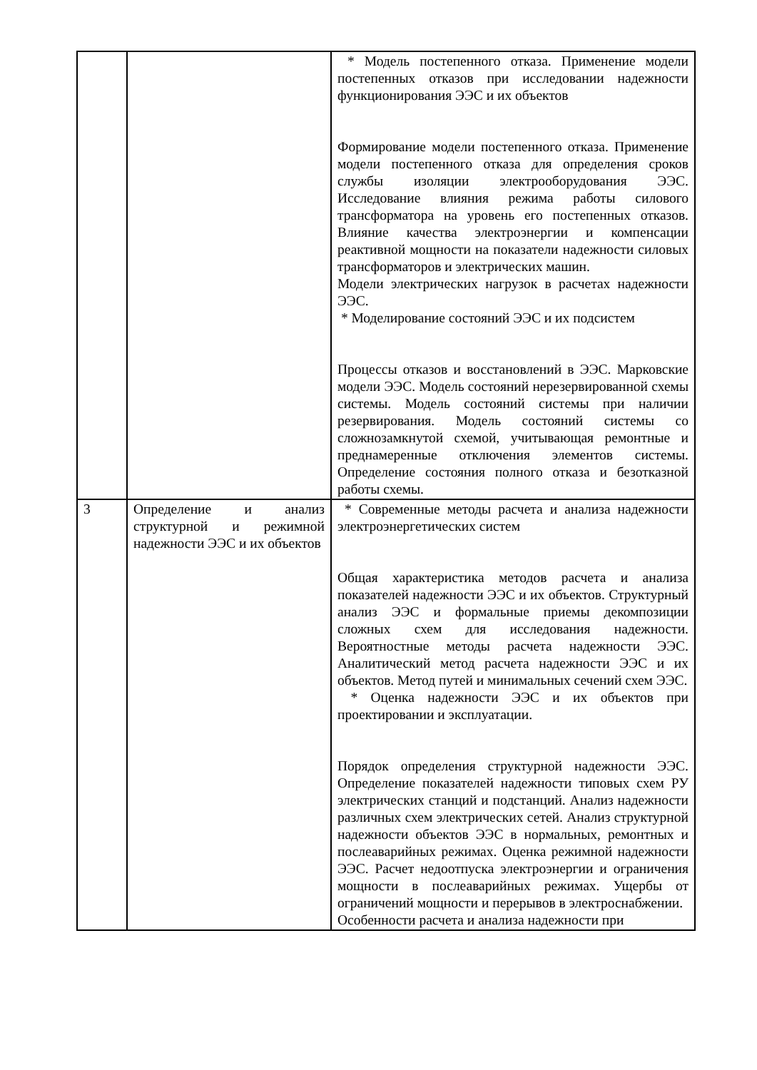| | | * Модель постепенного отказа. Применение модели постепенных отказов при исследовании надежности функционирования ЭЭС и их объектов Формирование модели постепенного отказа. Применение модели постепенного отказа для определения сроков службы изоляции электрооборудования ЭЭС. Исследование влияния режима работы силового трансформатора на уровень его постепенных отказов. Влияние качества электроэнергии и компенсации реактивной мощности на показатели надежности силовых трансформаторов и электрических машин. Модели электрических нагрузок в расчетах надежности ЭЭС. * Моделирование состояний ЭЭС и их подсистем Процессы отказов и восстановлений в ЭЭС. Марковские модели ЭЭС. Модель состояний нерезервированной схемы системы. Модель состояний системы при наличии резервирования. Модель состояний системы со сложнозамкнутой схемой, учитывающая ремонтные и преднамеренные отключения элементов системы. Определение состояния полного отказа и безотказной работы схемы. |
| 3 | Определение и анализ структурной и режимной надежности ЭЭС и их объектов | * Современные методы расчета и анализа надежности электроэнергетических систем Общая характеристика методов расчета и анализа показателей надежности ЭЭС и их объектов. Структурный анализ ЭЭС и формальные приемы декомпозиции сложных схем для исследования надежности. Вероятностные методы расчета надежности ЭЭС. Аналитический метод расчета надежности ЭЭС и их объектов. Метод путей и минимальных сечений схем ЭЭС. * Оценка надежности ЭЭС и их объектов при проектировании и эксплуатации. Порядок определения структурной надежности ЭЭС. Определение показателей надежности типовых схем РУ электрических станций и подстанций. Анализ надежности различных схем электрических сетей. Анализ структурной надежности объектов ЭЭС в нормальных, ремонтных и послеаварийных режимах. Оценка режимной надежности ЭЭС. Расчет недоотпуска электроэнергии и ограничения мощности в послеаварийных режимах. Ущербы от ограничений мощности и перерывов в электроснабжении. Особенности расчета и анализа надежности при |